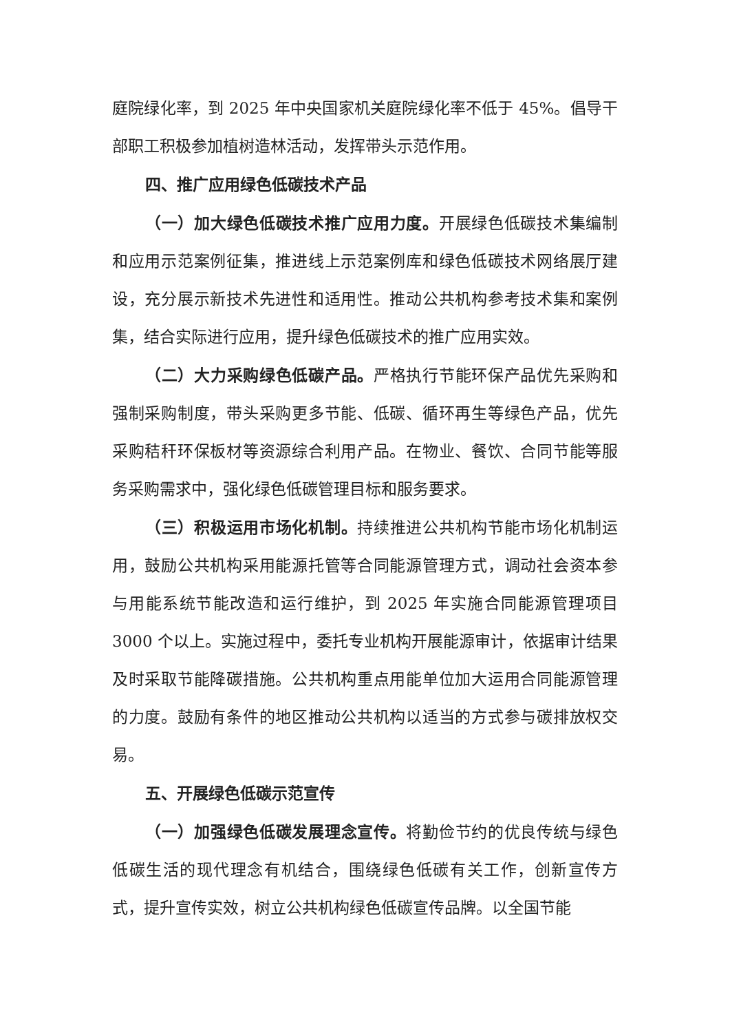庭院绿化率，到 2025 年中央国家机关庭院绿化率不低于 45%。倡导干部职工积极参加植树造林活动，发挥带头示范作用。
四、推广应用绿色低碳技术产品
（一）加大绿色低碳技术推广应用力度。开展绿色低碳技术集编制和应用示范案例征集，推进线上示范案例库和绿色低碳技术网络展厅建设，充分展示新技术先进性和适用性。推动公共机构参考技术集和案例集，结合实际进行应用，提升绿色低碳技术的推广应用实效。
（二）大力采购绿色低碳产品。严格执行节能环保产品优先采购和强制采购制度，带头采购更多节能、低碳、循环再生等绿色产品，优先采购秸秆环保板材等资源综合利用产品。在物业、餐饮、合同节能等服务采购需求中，强化绿色低碳管理目标和服务要求。
（三）积极运用市场化机制。持续推进公共机构节能市场化机制运用，鼓励公共机构采用能源托管等合同能源管理方式，调动社会资本参与用能系统节能改造和运行维护，到 2025 年实施合同能源管理项目 3000 个以上。实施过程中，委托专业机构开展能源审计，依据审计结果及时采取节能降碳措施。公共机构重点用能单位加大运用合同能源管理的力度。鼓励有条件的地区推动公共机构以适当的方式参与碳排放权交易。
五、开展绿色低碳示范宣传
（一）加强绿色低碳发展理念宣传。将勤俭节约的优良传统与绿色低碳生活的现代理念有机结合，围绕绿色低碳有关工作，创新宣传方式，提升宣传实效，树立公共机构绿色低碳宣传品牌。以全国节能